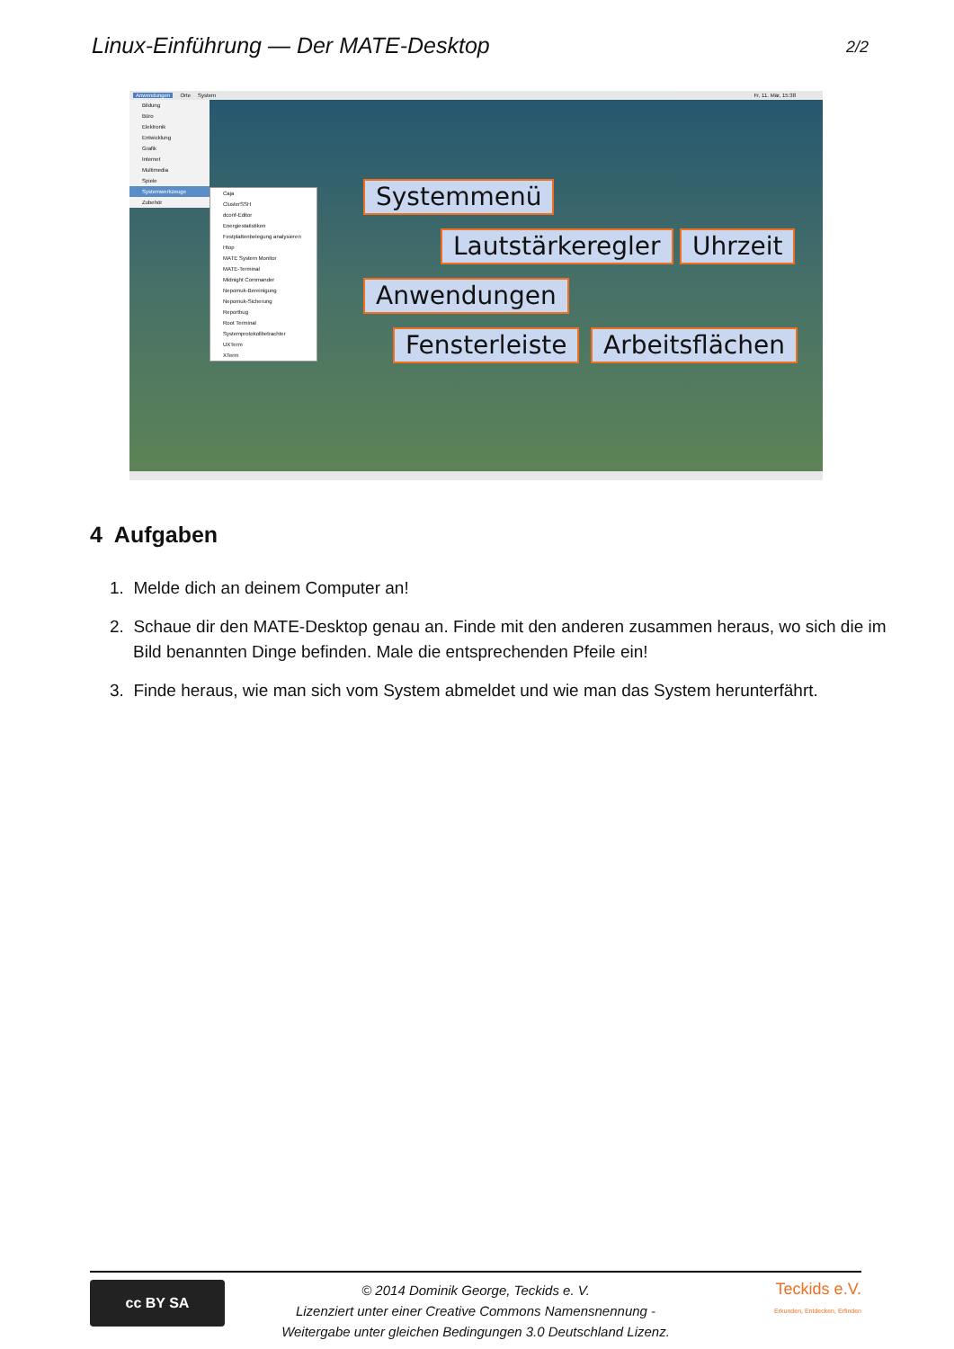Linux-Einführung — Der MATE-Desktop 2/2
Anwendungen Orte System Fr, 11. Mär, 15:38
Bildung
Büro
Elektronik
Entwicklung
Grafik
Internet
Multimedia
Spiele
Systemwerkzeuge
Zubehör
Caja
ClusterSSH
dconf-Editor
Energiestatistiken
Festplattenbelegung analysieren
Htop
MATE System Monitor
MATE-Terminal
Midnight Commander
Nepomuk-Bereinigung
Nepomuk-Sicherung
Reportbug
Root Terminal
Systemprotokollbetrachter
UXTerm
XTerm
Systemmenü
Lautstärkeregler Uhrzeit
Anwendungen
Fensterleiste Arbeitsflächen
4 Aufgaben
1. Melde dich an deinem Computer an!
2. Schaue dir den MATE-Desktop genau an. Finde mit den anderen zusammen heraus, wo sich die im Bild benannten Dinge befinden. Male die entsprechenden Pfeile ein!
3. Finde heraus, wie man sich vom System abmeldet und wie man das System herunterfährt.
cc BY SA
© 2014 Dominik George, Teckids e. V.
Lizenziert unter einer Creative Commons Namensnennung -
Weitergabe unter gleichen Bedingungen 3.0 Deutschland Lizenz.
Teckids e.V.
Erkunden, Entdecken, Erfinden